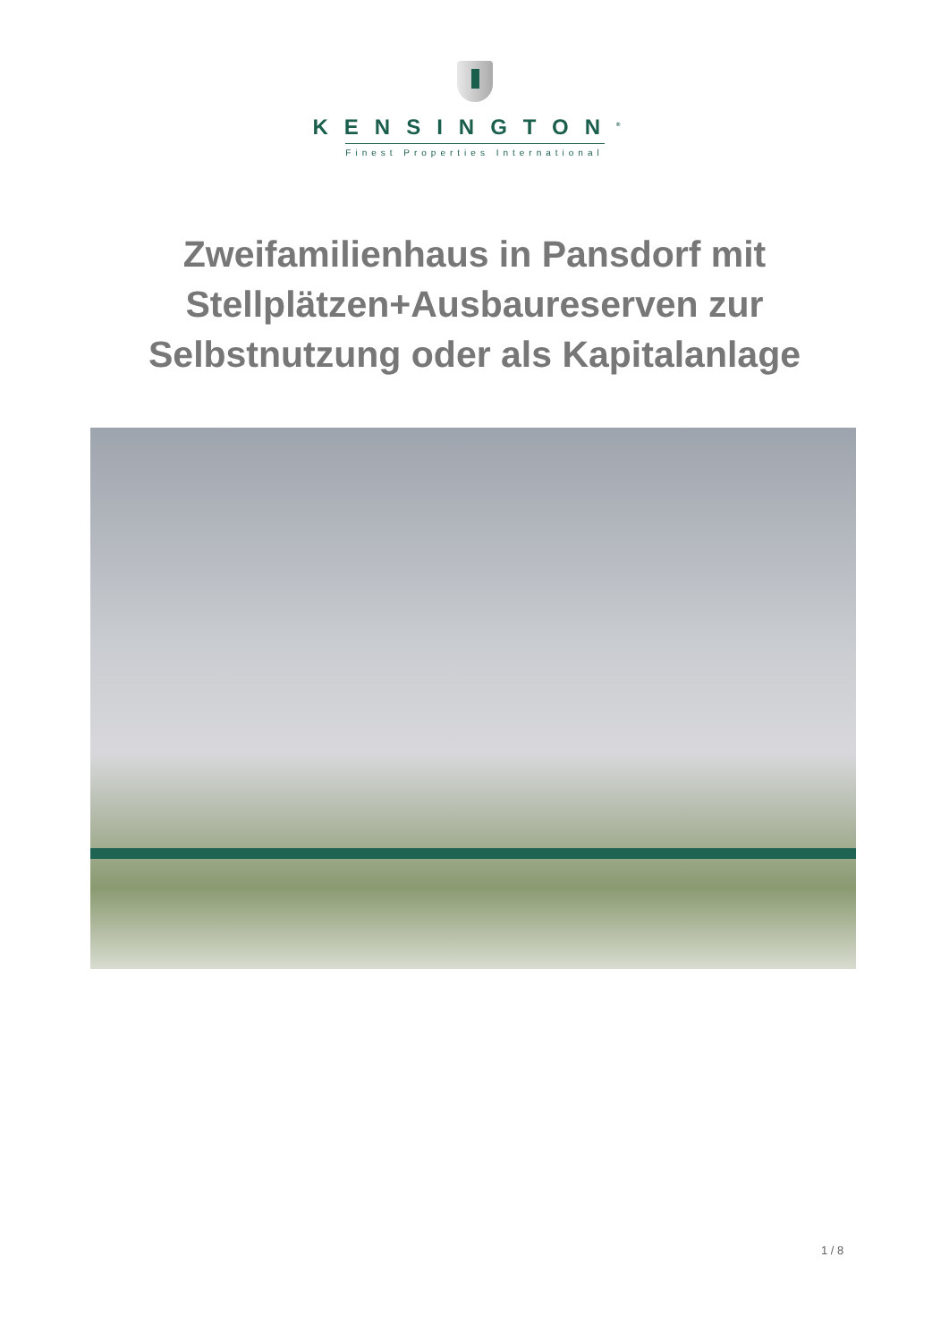KENSINGTON<sup>®</sup>
Finest Properties International
Zweifamilienhaus in Pansdorf mit
Stellplätzen+Ausbaureserven zur
Selbstnutzung oder als Kapitalanlage
1 / 8